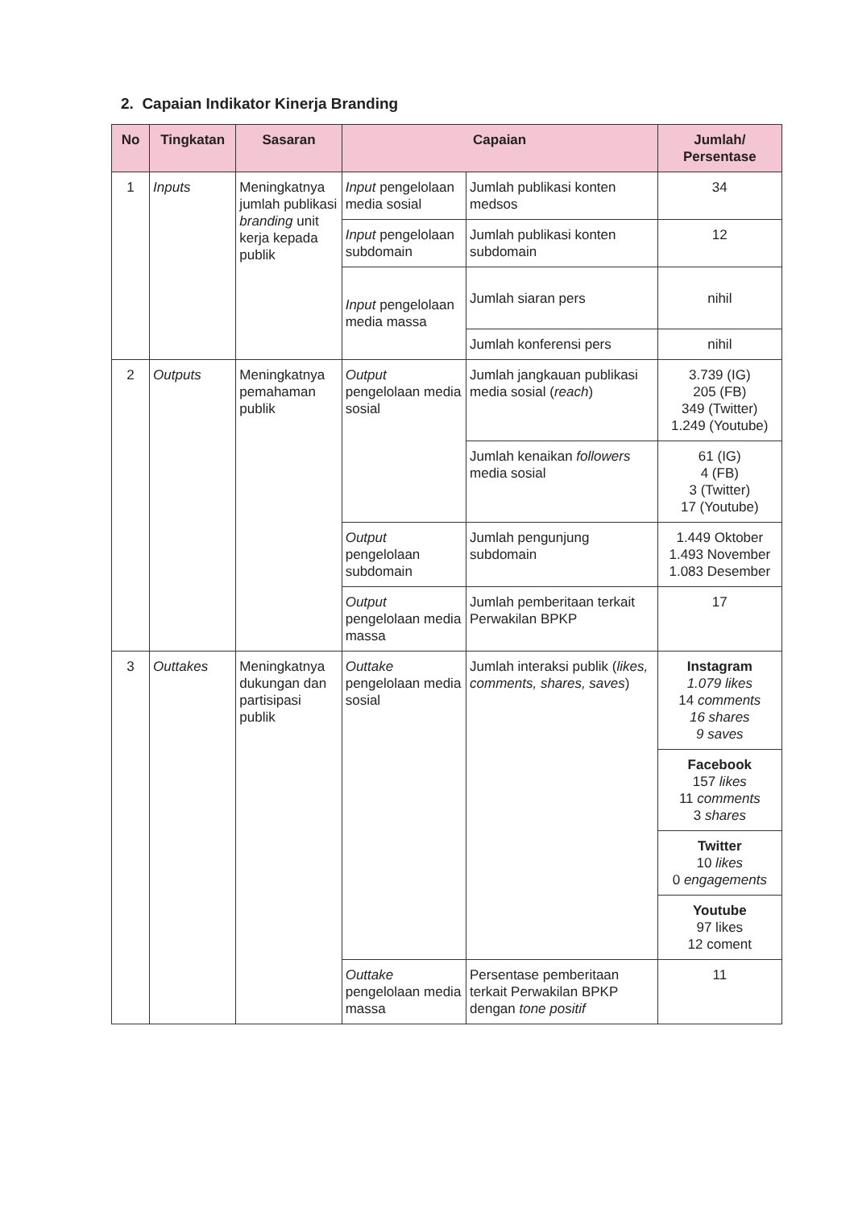2. Capaian Indikator Kinerja Branding
| No | Tingkatan | Sasaran | Capaian | | Jumlah/ Persentase |
| --- | --- | --- | --- | --- | --- |
| 1 | Inputs | Meningkatnya jumlah publikasi branding unit kerja kepada publik | Input pengelolaan media sosial | Jumlah publikasi konten medsos | 34 |
| | | | Input pengelolaan subdomain | Jumlah publikasi konten subdomain | 12 |
| | | | Input pengelolaan media massa | Jumlah siaran pers | nihil |
| | | | | Jumlah konferensi pers | nihil |
| 2 | Outputs | Meningkatnya pemahaman publik | Output pengelolaan media sosial | Jumlah jangkauan publikasi media sosial ( reach ) | 3.739 (IG) 205 (FB) 349 (Twitter) 1.249 (Youtube) |
| | | | | Jumlah kenaikan followers media sosial | 61 (IG) 4 (FB) 3 (Twitter) 17 (Youtube) |
| | | | Output pengelolaan subdomain | Jumlah pengunjung subdomain | 1.449 Oktober 1.493 November 1.083 Desember |
| | | | Output pengelolaan media massa | Jumlah pemberitaan terkait Perwakilan BPKP | 17 |
| 3 | Outtakes | Meningkatnya dukungan dan partisipasi publik | Outtake pengelolaan media sosial | Jumlah interaksi publik ( likes, comments, shares, saves ) | Instagram 1.079 likes 14 comments 16 shares 9 saves |
| | | | | | Facebook 157 likes 11 comments 3 shares |
| | | | | | Twitter 10 likes 0 engagements |
| | | | | | Youtube 97 likes 12 coment |
| | | | Outtake pengelolaan media massa | Persentase pemberitaan terkait Perwakilan BPKP dengan tone positif | 11 |